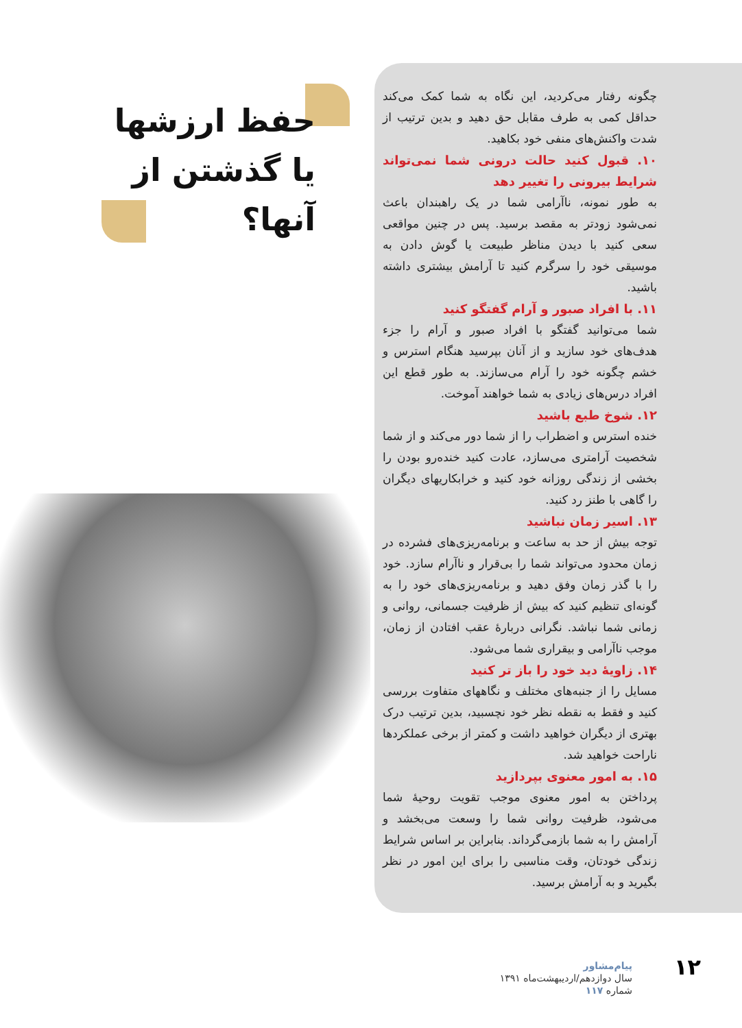حفظ ارزشها یا گذشتن از آنها؟
چگونه رفتار می‌کردید، این نگاه به شما کمک می‌کند حداقل کمی به طرف مقابل حق دهید و بدین ترتیب از شدت واکنش‌های منفی خود بکاهید.
۱۰. قبول کنید حالت درونی شما نمی‌تواند شرایط بیرونی را تغییر دهد
به طور نمونه، ناآرامی شما در یک راهبندان باعث نمی‌شود زودتر به مقصد برسید. پس در چنین مواقعی سعی کنید با دیدن مناظر طبیعت یا گوش دادن به موسیقی خود را سرگرم کنید تا آرامش بیشتری داشته باشید.
۱۱. با افراد صبور و آرام گفتگو کنید
شما می‌توانید گفتگو با افراد صبور و آرام را جزء هدف‌های خود سازید و از آنان بپرسید هنگام استرس و خشم چگونه خود را آرام می‌سازند. به طور قطع این افراد درس‌های زیادی به شما خواهند آموخت.
۱۲. شوخ طبع باشید
خنده استرس و اضطراب را از شما دور می‌کند و از شما شخصیت آرامتری می‌سازد، عادت کنید خنده‌رو بودن را بخشی از زندگی روزانه خود کنید و خرابکاریهای دیگران را گاهی با طنز رد کنید.
۱۳. اسیر زمان نباشید
توجه بیش از حد به ساعت و برنامه‌ریزی‌های فشرده در زمان محدود می‌تواند شما را بی‌قرار و ناآرام سازد. خود را با گذر زمان وفق دهید و برنامه‌ریزی‌های خود را به گونه‌ای تنظیم کنید که بیش از ظرفیت جسمانی، روانی و زمانی شما نباشد. نگرانی دربارهٔ عقب افتادن از زمان، موجب ناآرامی و بیقراری شما می‌شود.
۱۴. زاویهٔ دید خود را باز تر کنید
مسایل را از جنبه‌های مختلف و نگاههای متفاوت بررسی کنید و فقط به نقطه نظر خود نچسبید، بدین ترتیب درک بهتری از دیگران خواهید داشت و کمتر از برخی عملکردها ناراحت خواهید شد.
۱۵. به امور معنوی بپردازید
پرداختن به امور معنوی موجب تقویت روحیهٔ شما می‌شود، ظرفیت روانی شما را وسعت می‌بخشد و آرامش را به شما بازمی‌گرداند. بنابراین بر اساس شرایط زندگی خودتان، وقت مناسبی را برای این امور در نظر بگیرید و به آرامش برسید.
پیام‌مشاور
سال دوازدهم/اردیبهشت‌ماه ۱۳۹۱
شماره ۱۱۷
۱۲